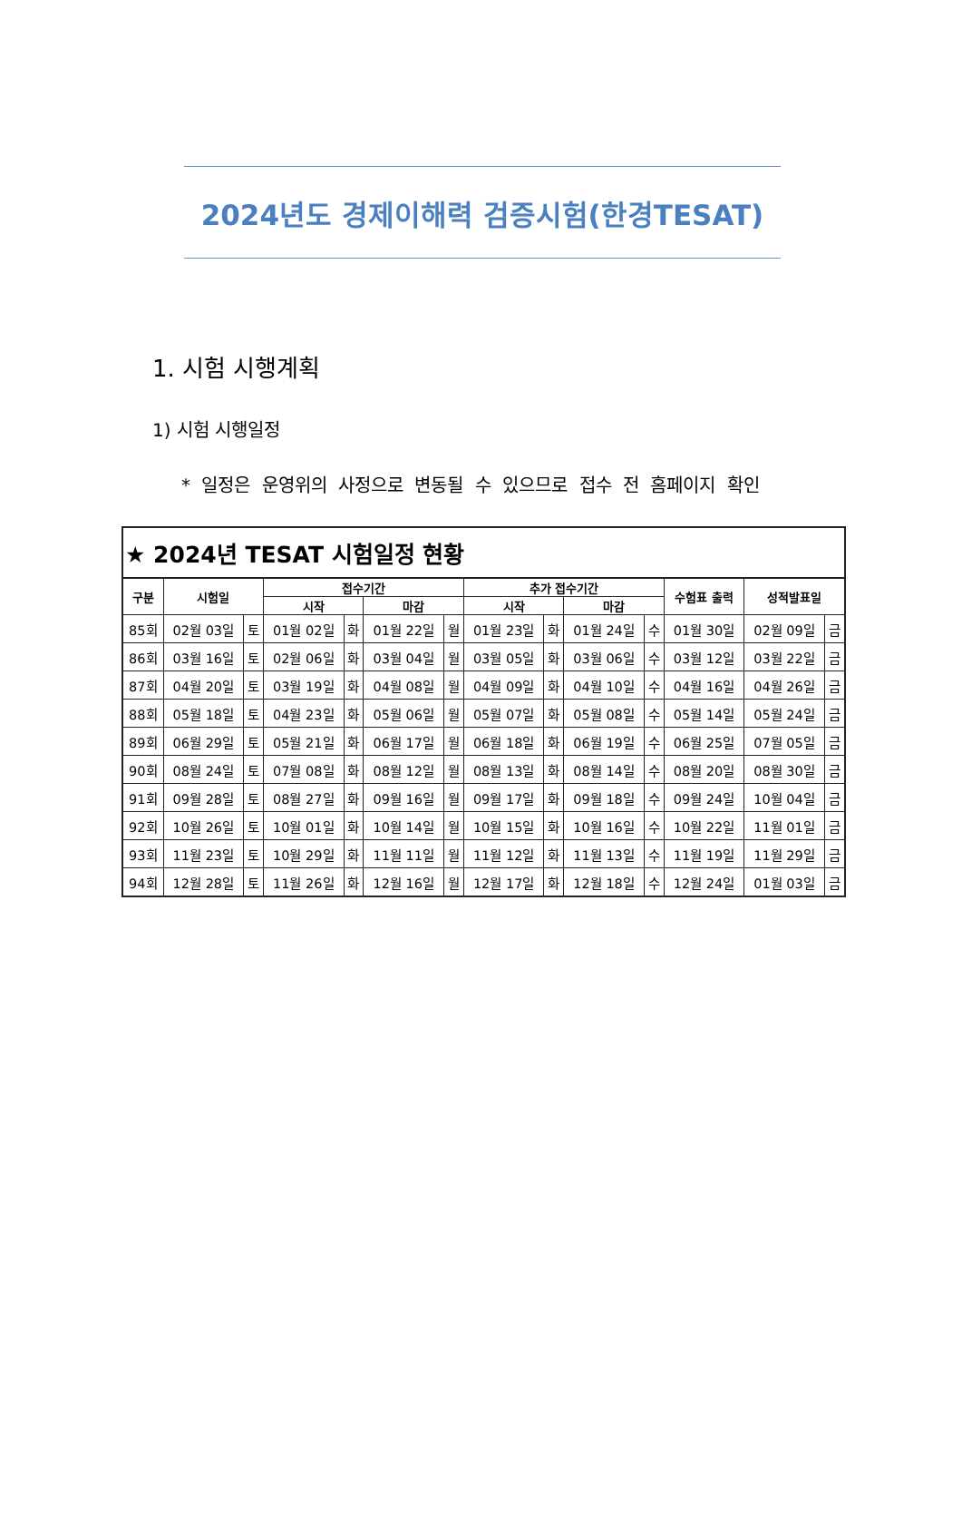2024년도 경제이해력 검증시험(한경TESAT)
1. 시험 시행계획
1) 시험 시행일정
* 일정은 운영위의 사정으로 변동될 수 있으므로 접수 전 홈페이지 확인
| ★ 2024년 TESAT 시험일정 현황 | | | | | | | | | | | | | |
| 구분 | 시험일 | | 접수기간 | | | | 추가 접수기간 | | | | 수험표 출력 | 성적발표일 | |
| | | | 시작 | | 마감 | | 시작 | | 마감 | | | | |
| 85회 | 02월 03일 | 토 | 01월 02일 | 화 | 01월 22일 | 월 | 01월 23일 | 화 | 01월 24일 | 수 | 01월 30일 | 02월 09일 | 금 |
| 86회 | 03월 16일 | 토 | 02월 06일 | 화 | 03월 04일 | 월 | 03월 05일 | 화 | 03월 06일 | 수 | 03월 12일 | 03월 22일 | 금 |
| 87회 | 04월 20일 | 토 | 03월 19일 | 화 | 04월 08일 | 월 | 04월 09일 | 화 | 04월 10일 | 수 | 04월 16일 | 04월 26일 | 금 |
| 88회 | 05월 18일 | 토 | 04월 23일 | 화 | 05월 06일 | 월 | 05월 07일 | 화 | 05월 08일 | 수 | 05월 14일 | 05월 24일 | 금 |
| 89회 | 06월 29일 | 토 | 05월 21일 | 화 | 06월 17일 | 월 | 06월 18일 | 화 | 06월 19일 | 수 | 06월 25일 | 07월 05일 | 금 |
| 90회 | 08월 24일 | 토 | 07월 08일 | 화 | 08월 12일 | 월 | 08월 13일 | 화 | 08월 14일 | 수 | 08월 20일 | 08월 30일 | 금 |
| 91회 | 09월 28일 | 토 | 08월 27일 | 화 | 09월 16일 | 월 | 09월 17일 | 화 | 09월 18일 | 수 | 09월 24일 | 10월 04일 | 금 |
| 92회 | 10월 26일 | 토 | 10월 01일 | 화 | 10월 14일 | 월 | 10월 15일 | 화 | 10월 16일 | 수 | 10월 22일 | 11월 01일 | 금 |
| 93회 | 11월 23일 | 토 | 10월 29일 | 화 | 11월 11일 | 월 | 11월 12일 | 화 | 11월 13일 | 수 | 11월 19일 | 11월 29일 | 금 |
| 94회 | 12월 28일 | 토 | 11월 26일 | 화 | 12월 16일 | 월 | 12월 17일 | 화 | 12월 18일 | 수 | 12월 24일 | 01월 03일 | 금 |